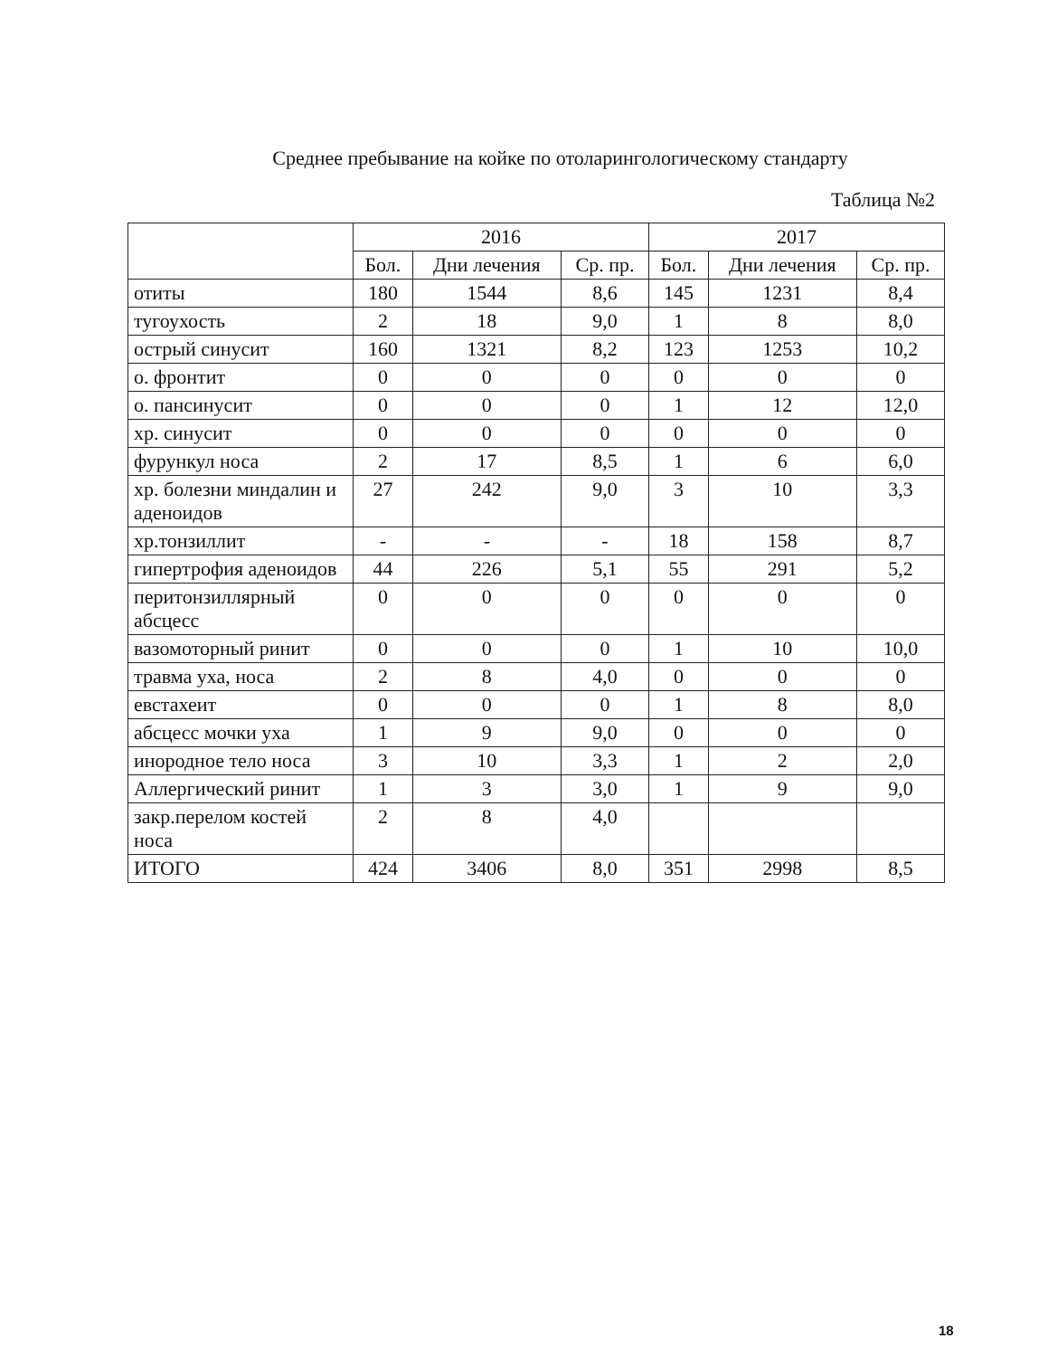Среднее пребывание на койке по отоларингологическому стандарту
Таблица №2
| | 2016 | | | 2017 | | |
| --- | --- | --- | --- | --- | --- | --- |
| | Бол. | Дни лечения | Ср. пр. | Бол. | Дни лечения | Ср. пр. |
| отиты | 180 | 1544 | 8,6 | 145 | 1231 | 8,4 |
| тугоухость | 2 | 18 | 9,0 | 1 | 8 | 8,0 |
| острый синусит | 160 | 1321 | 8,2 | 123 | 1253 | 10,2 |
| о. фронтит | 0 | 0 | 0 | 0 | 0 | 0 |
| о. пансинусит | 0 | 0 | 0 | 1 | 12 | 12,0 |
| хр. синусит | 0 | 0 | 0 | 0 | 0 | 0 |
| фурункул носа | 2 | 17 | 8,5 | 1 | 6 | 6,0 |
| хр. болезни миндалин и аденоидов | 27 | 242 | 9,0 | 3 | 10 | 3,3 |
| хр.тонзиллит | - | - | - | 18 | 158 | 8,7 |
| гипертрофия аденоидов | 44 | 226 | 5,1 | 55 | 291 | 5,2 |
| перитонзиллярный абсцесс | 0 | 0 | 0 | 0 | 0 | 0 |
| вазомоторный ринит | 0 | 0 | 0 | 1 | 10 | 10,0 |
| травма уха, носа | 2 | 8 | 4,0 | 0 | 0 | 0 |
| евстахеит | 0 | 0 | 0 | 1 | 8 | 8,0 |
| абсцесс мочки уха | 1 | 9 | 9,0 | 0 | 0 | 0 |
| инородное тело носа | 3 | 10 | 3,3 | 1 | 2 | 2,0 |
| Аллергический ринит | 1 | 3 | 3,0 | 1 | 9 | 9,0 |
| закр.перелом костей носа | 2 | 8 | 4,0 | | | |
| ИТОГО | 424 | 3406 | 8,0 | 351 | 2998 | 8,5 |
18